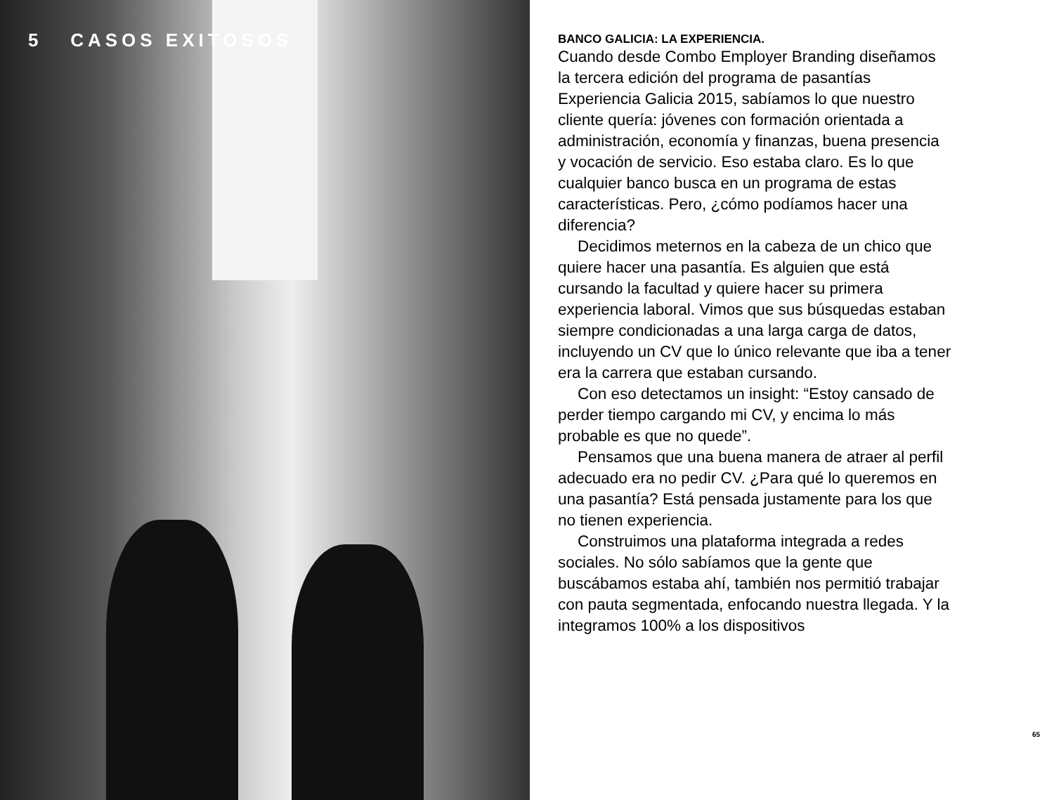5 CASOS EXITOSOS
BANCO GALICIA: LA EXPERIENCIA.
Cuando desde Combo Employer Branding diseñamos la tercera edición del programa de pasantías Experiencia Galicia 2015, sabíamos lo que nuestro cliente quería: jóvenes con formación orientada a administración, economía y finanzas, buena presencia y vocación de servicio. Eso estaba claro. Es lo que cualquier banco busca en un programa de estas características. Pero, ¿cómo podíamos hacer una diferencia?
Decidimos meternos en la cabeza de un chico que quiere hacer una pasantía. Es alguien que está cursando la facultad y quiere hacer su primera experiencia laboral. Vimos que sus búsquedas estaban siempre condicionadas a una larga carga de datos, incluyendo un CV que lo único relevante que iba a tener era la carrera que estaban cursando.
Con eso detectamos un insight: “Estoy cansado de perder tiempo cargando mi CV, y encima lo más probable es que no quede”.
Pensamos que una buena manera de atraer al perfil adecuado era no pedir CV. ¿Para qué lo queremos en una pasantía? Está pensada justamente para los que no tienen experiencia.
Construimos una plataforma integrada a redes sociales. No sólo sabíamos que la gente que buscábamos estaba ahí, también nos permitió trabajar con pauta segmentada, enfocando nuestra llegada. Y la integramos 100% a los dispositivos
65